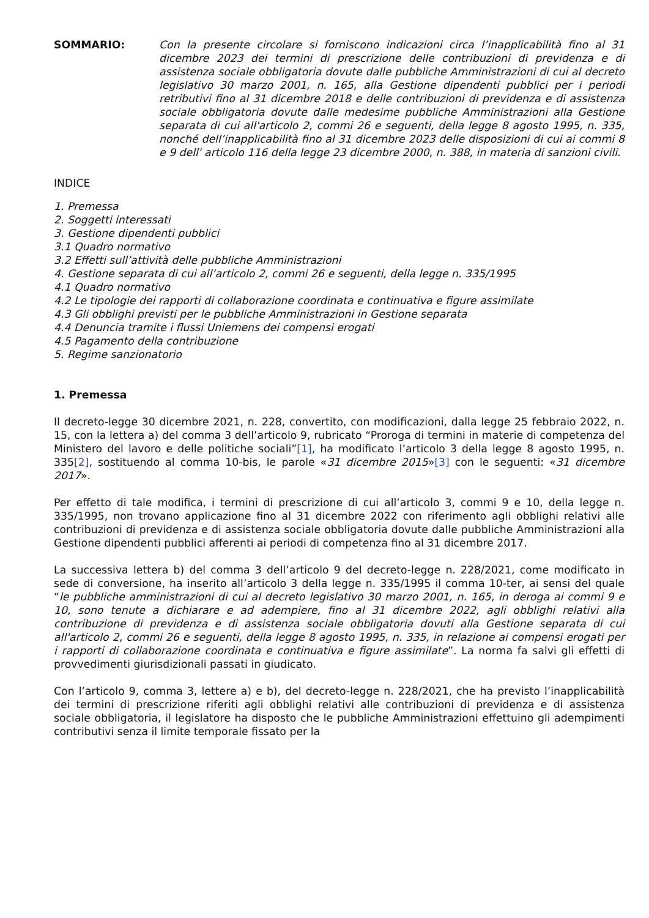SOMMARIO: Con la presente circolare si forniscono indicazioni circa l’inapplicabilità fino al 31 dicembre 2023 dei termini di prescrizione delle contribuzioni di previdenza e di assistenza sociale obbligatoria dovute dalle pubbliche Amministrazioni di cui al decreto legislativo 30 marzo 2001, n. 165, alla Gestione dipendenti pubblici per i periodi retributivi fino al 31 dicembre 2018 e delle contribuzioni di previdenza e di assistenza sociale obbligatoria dovute dalle medesime pubbliche Amministrazioni alla Gestione separata di cui all'articolo 2, commi 26 e seguenti, della legge 8 agosto 1995, n. 335, nonché dell’inapplicabilità fino al 31 dicembre 2023 delle disposizioni di cui ai commi 8 e 9 dell' articolo 116 della legge 23 dicembre 2000, n. 388, in materia di sanzioni civili.
INDICE
1. Premessa
2. Soggetti interessati
3. Gestione dipendenti pubblici
3.1 Quadro normativo
3.2 Effetti sull’attività delle pubbliche Amministrazioni
4. Gestione separata di cui all’articolo 2, commi 26 e seguenti, della legge n. 335/1995
4.1 Quadro normativo
4.2 Le tipologie dei rapporti di collaborazione coordinata e continuativa e figure assimilate
4.3 Gli obblighi previsti per le pubbliche Amministrazioni in Gestione separata
4.4 Denuncia tramite i flussi Uniemens dei compensi erogati
4.5 Pagamento della contribuzione
5. Regime sanzionatorio
1. Premessa
Il decreto-legge 30 dicembre 2021, n. 228, convertito, con modificazioni, dalla legge 25 febbraio 2022, n. 15, con la lettera a) del comma 3 dell’articolo 9, rubricato “Proroga di termini in materie di competenza del Ministero del lavoro e delle politiche sociali”[1], ha modificato l’articolo 3 della legge 8 agosto 1995, n. 335[2], sostituendo al comma 10-bis, le parole «31 dicembre 2015»[3] con le seguenti: «31 dicembre 2017».
Per effetto di tale modifica, i termini di prescrizione di cui all’articolo 3, commi 9 e 10, della legge n. 335/1995, non trovano applicazione fino al 31 dicembre 2022 con riferimento agli obblighi relativi alle contribuzioni di previdenza e di assistenza sociale obbligatoria dovute dalle pubbliche Amministrazioni alla Gestione dipendenti pubblici afferenti ai periodi di competenza fino al 31 dicembre 2017.
La successiva lettera b) del comma 3 dell’articolo 9 del decreto-legge n. 228/2021, come modificato in sede di conversione, ha inserito all’articolo 3 della legge n. 335/1995 il comma 10-ter, ai sensi del quale “le pubbliche amministrazioni di cui al decreto legislativo 30 marzo 2001, n. 165, in deroga ai commi 9 e 10, sono tenute a dichiarare e ad adempiere, fino al 31 dicembre 2022, agli obblighi relativi alla contribuzione di previdenza e di assistenza sociale obbligatoria dovuti alla Gestione separata di cui all'articolo 2, commi 26 e seguenti, della legge 8 agosto 1995, n. 335, in relazione ai compensi erogati per i rapporti di collaborazione coordinata e continuativa e figure assimilate”. La norma fa salvi gli effetti di provvedimenti giurisdizionali passati in giudicato.
Con l’articolo 9, comma 3, lettere a) e b), del decreto-legge n. 228/2021, che ha previsto l’inapplicabilità dei termini di prescrizione riferiti agli obblighi relativi alle contribuzioni di previdenza e di assistenza sociale obbligatoria, il legislatore ha disposto che le pubbliche Amministrazioni effettuino gli adempimenti contributivi senza il limite temporale fissato per la